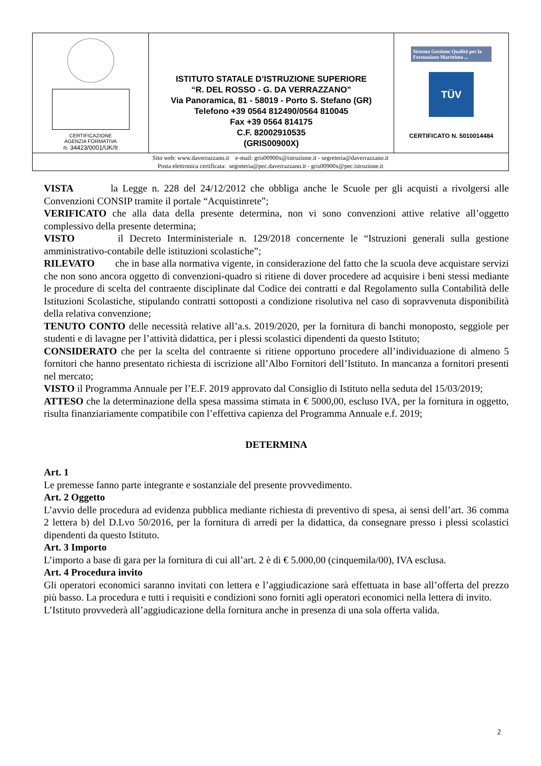| CERTIFICAZIONE AGENZIA FORMATIVA n. 34423/0001/UK/It | ISTITUTO STATALE D’ISTRUZIONE SUPERIORE “R. DEL ROSSO - G. DA VERRAZZANO” Via Panoramica, 81 - 58019 - Porto S. Stefano (GR) Telefono +39 0564 812490/0564 810045 Fax +39 0564 814175 C.F. 82002910535 (GRIS00900X) | Sistema Gestione Qualità per la Formazione Marittima ... TÜV CERTIFICATO N. 5010014484 |
| Sito web: www.daverrazzano.it e-mail: gris00900x@istruzione.it - segreteria@daverrazzano.it Posta elettronica certificata: segreteria@pec.daverrazzano.it - gris00900x@pec.istruzione.it | | |
VISTA la Legge n. 228 del 24/12/2012 che obbliga anche le Scuole per gli acquisti a rivolgersi alle Convenzioni CONSIP tramite il portale “Acquistinrete”;
VERIFICATO che alla data della presente determina, non vi sono convenzioni attive relative all’oggetto complessivo della presente determina;
VISTO il Decreto Interministeriale n. 129/2018 concernente le “Istruzioni generali sulla gestione amministrativo-contabile delle istituzioni scolastiche”;
RILEVATO che in base alla normativa vigente, in considerazione del fatto che la scuola deve acquistare servizi che non sono ancora oggetto di convenzioni-quadro si ritiene di dover procedere ad acquisire i beni stessi mediante le procedure di scelta del contraente disciplinate dal Codice dei contratti e dal Regolamento sulla Contabilità delle Istituzioni Scolastiche, stipulando contratti sottoposti a condizione risolutiva nel caso di sopravvenuta disponibilità della relativa convenzione;
TENUTO CONTO delle necessità relative all’a.s. 2019/2020, per la fornitura di banchi monoposto, seggiole per studenti e di lavagne per l’attività didattica, per i plessi scolastici dipendenti da questo Istituto;
CONSIDERATO che per la scelta del contraente si ritiene opportuno procedere all’individuazione di almeno 5 fornitori che hanno presentato richiesta di iscrizione all’Albo Fornitori dell’Istituto. In mancanza a fornitori presenti nel mercato;
VISTO il Programma Annuale per l’E.F. 2019 approvato dal Consiglio di Istituto nella seduta del 15/03/2019;
ATTESO che la determinazione della spesa massima stimata in € 5000,00, escluso IVA, per la fornitura in oggetto, risulta finanziariamente compatibile con l’effettiva capienza del Programma Annuale e.f. 2019;
DETERMINA
Art. 1
Le premesse fanno parte integrante e sostanziale del presente provvedimento.
Art. 2 Oggetto
L’avvio delle procedura ad evidenza pubblica mediante richiesta di preventivo di spesa, ai sensi dell’art. 36 comma 2 lettera b) del D.Lvo 50/2016, per la fornitura di arredi per la didattica, da consegnare presso i plessi scolastici dipendenti da questo Istituto.
Art. 3 Importo
L’importo a base di gara per la fornitura di cui all’art. 2 è di € 5.000,00 (cinquemila/00), IVA esclusa.
Art. 4 Procedura invito
Gli operatori economici saranno invitati con lettera e l’aggiudicazione sarà effettuata in base all’offerta del prezzo più basso. La procedura e tutti i requisiti e condizioni sono forniti agli operatori economici nella lettera di invito.
L’Istituto provvederà all’aggiudicazione della fornitura anche in presenza di una sola offerta valida.
2